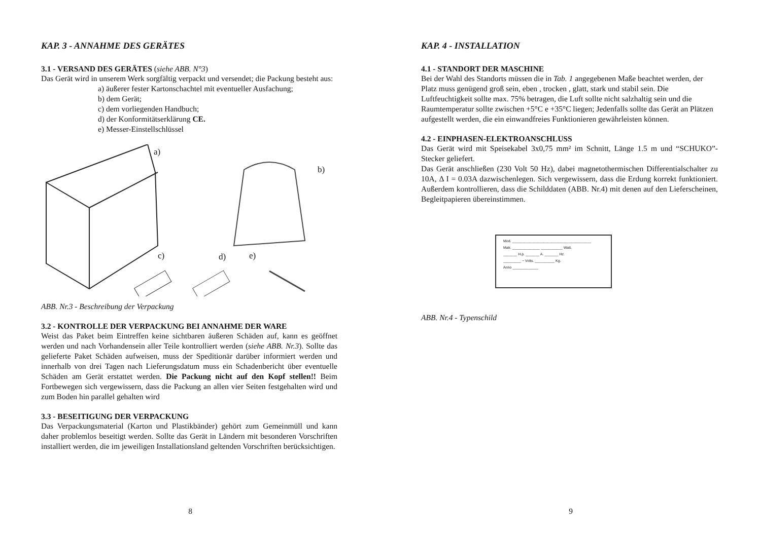KAP. 3 - ANNAHME DES GERÄTES
3.1 - VERSAND DES GERÄTES (siehe ABB. N°3)
Das Gerät wird in unserem Werk sorgfältig verpackt und versendet; die Packung besteht aus:
a) äußerer fester Kartonschachtel mit eventueller Ausfachung;
b) dem Gerät;
c) dem vorliegenden Handbuch;
d) der Konformitätserklärung CE.
e) Messer-Einstellschlüssel
a)
b)
c) d) e)
ABB. Nr.3 - Beschreibung der Verpackung
3.2 - KONTROLLE DER VERPACKUNG BEI ANNAHME DER WARE
Weist das Paket beim Eintreffen keine sichtbaren äußeren Schäden auf, kann es geöffnet werden und nach Vorhandensein aller Teile kontrolliert werden (siehe ABB. Nr.3). Sollte das gelieferte Paket Schäden aufweisen, muss der Speditionär darüber informiert werden und innerhalb von drei Tagen nach Lieferungsdatum muss ein Schadenbericht über eventuelle Schäden am Gerät erstattet werden. Die Packung nicht auf den Kopf stellen!! Beim Fortbewegen sich vergewissern, dass die Packung an allen vier Seiten festgehalten wird und zum Boden hin parallel gehalten wird
3.3 - BESEITIGUNG DER VERPACKUNG
Das Verpackungsmaterial (Karton und Plastikbänder) gehört zum Gemeinmüll und kann daher problemlos beseitigt werden. Sollte das Gerät in Ländern mit besonderen Vorschriften installiert werden, die im jeweiligen Installationsland geltenden Vorschriften berücksichtigen.
8
KAP. 4 - INSTALLATION
4.1 - STANDORT DER MASCHINE
Bei der Wahl des Standorts müssen die in Tab. 1 angegebenen Maße beachtet werden, der Platz muss genügend groß sein, eben , trocken , glatt, stark und stabil sein. Die Luftfeuchtigkeit sollte max. 75% betragen, die Luft sollte nicht salzhaltig sein und die Raumtemperatur sollte zwischen +5°C e +35°C liegen; Jedenfalls sollte das Gerät an Plätzen aufgestellt werden, die ein einwandfreies Funktionieren gewährleisten können.
4.2 - EINPHASEN-ELEKTROANSCHLUSS
Das Gerät wird mit Speisekabel 3x0,75 mm² im Schnitt, Länge 1.5 m und “SCHUKO”-Stecker geliefert.
Das Gerät anschließen (230 Volt 50 Hz), dabei magnetothermischen Differentialschalter zu 10A, Δ I = 0.03A dazwischenlegen. Sich vergewissern, dass die Erdung korrekt funktioniert. Außerdem kontrollieren, dass die Schilddaten (ABB. Nr.4) mit denen auf den Lieferscheinen, Begleitpapieren übereinstimmen.
Mod. ________________________________________
Matr. ______________ ___________ Watt.
_______ H.p. _______ A. _______ Hz.
_________ ~ Volts. __________ Kg.
Anno _____________
ABB. Nr.4 - Typenschild
9